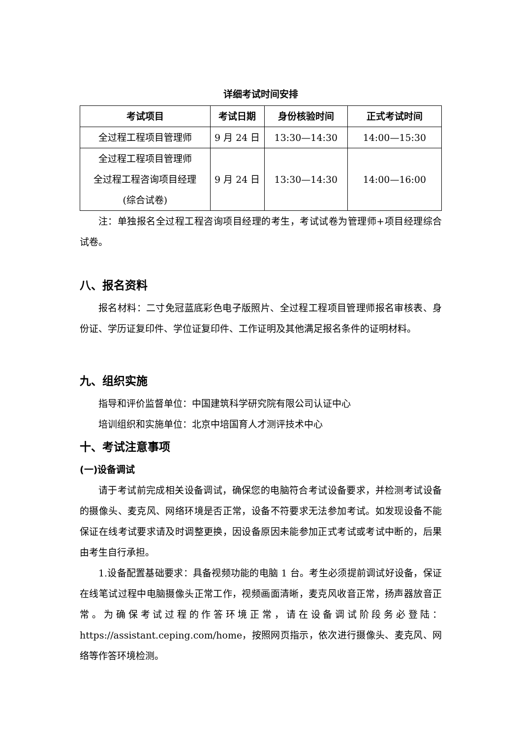详细考试时间安排
| 考试项目 | 考试日期 | 身份核验时间 | 正式考试时间 |
| --- | --- | --- | --- |
| 全过程工程项目管理师 | 9 月 24 日 | 13:30—14:30 | 14:00—15:30 |
| 全过程工程项目管理师 全过程工程咨询项目经理 (综合试卷) | 9 月 24 日 | 13:30—14:30 | 14:00—16:00 |
注：单独报名全过程工程咨询项目经理的考生，考试试卷为管理师+项目经理综合试卷。
八、报名资料
报名材料：二寸免冠蓝底彩色电子版照片、全过程工程项目管理师报名审核表、身份证、学历证复印件、学位证复印件、工作证明及其他满足报名条件的证明材料。
九、组织实施
指导和评价监督单位：中国建筑科学研究院有限公司认证中心
培训组织和实施单位：北京中培国育人才测评技术中心
十、考试注意事项
(一)设备调试
请于考试前完成相关设备调试，确保您的电脑符合考试设备要求，并检测考试设备的摄像头、麦克风、网络环境是否正常，设备不符要求无法参加考试。如发现设备不能保证在线考试要求请及时调整更换，因设备原因未能参加正式考试或考试中断的，后果由考生自行承担。
1.设备配置基础要求：具备视频功能的电脑 1 台。考生必须提前调试好设备，保证在线笔试过程中电脑摄像头正常工作，视频画面清晰，麦克风收音正常，扬声器放音正常。为确保考试过程的作答环境正常，请在设备调试阶段务必登陆：https://assistant.ceping.com/home，按照网页指示，依次进行摄像头、麦克风、网络等作答环境检测。